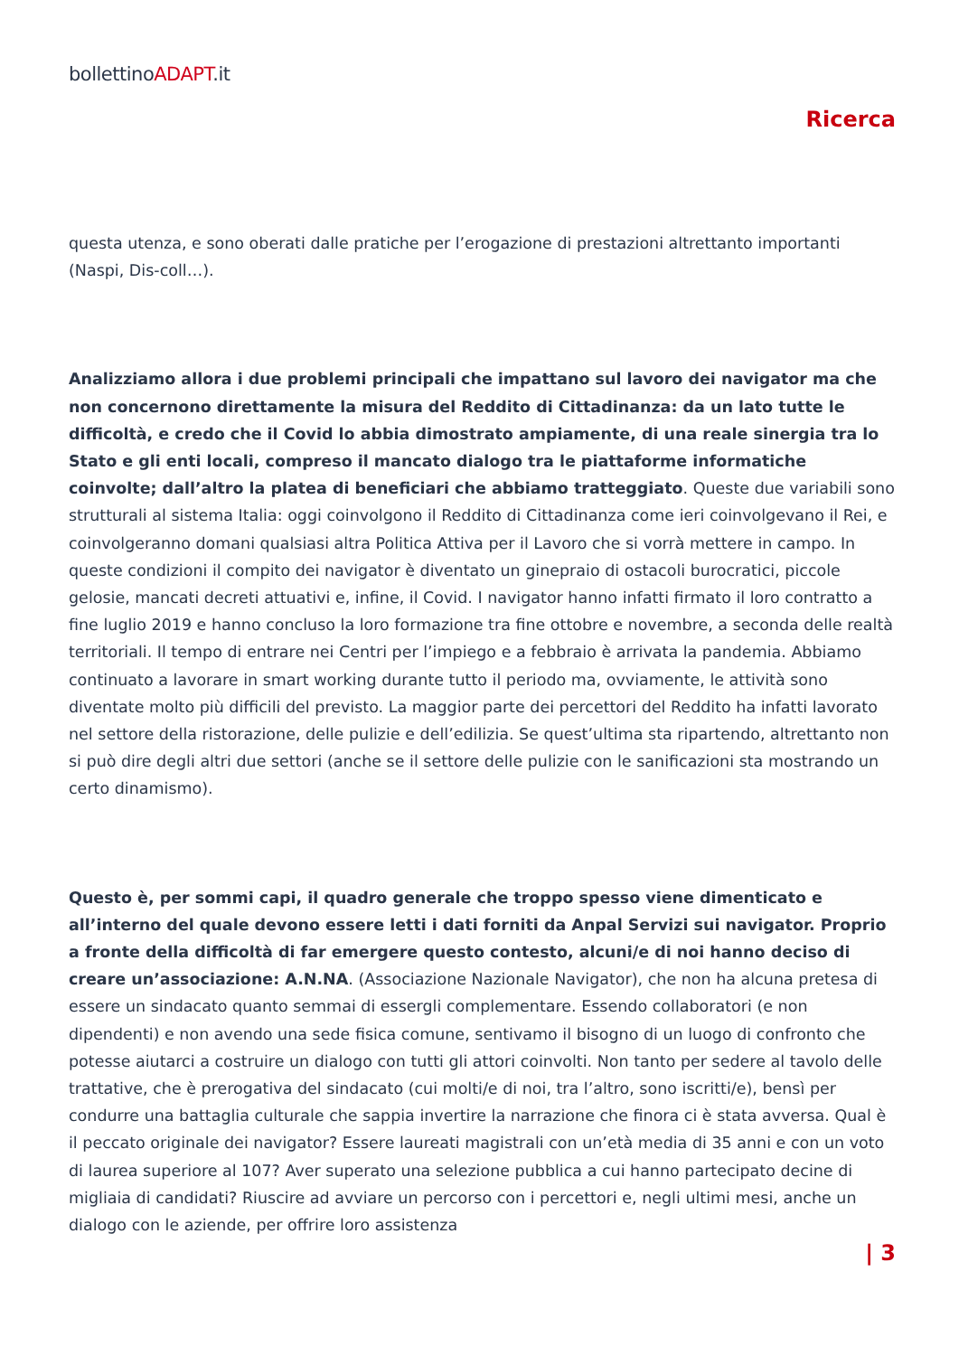bollettinoADAPT.it
Ricerca
questa utenza, e sono oberati dalle pratiche per l’erogazione di prestazioni altrettanto importanti (Naspi, Dis-coll…).
Analizziamo allora i due problemi principali che impattano sul lavoro dei navigator ma che non concernono direttamente la misura del Reddito di Cittadinanza: da un lato tutte le difficoltà, e credo che il Covid lo abbia dimostrato ampiamente, di una reale sinergia tra lo Stato e gli enti locali, compreso il mancato dialogo tra le piattaforme informatiche coinvolte; dall’altro la platea di beneficiari che abbiamo tratteggiato. Queste due variabili sono strutturali al sistema Italia: oggi coinvolgono il Reddito di Cittadinanza come ieri coinvolgevano il Rei, e coinvolgeranno domani qualsiasi altra Politica Attiva per il Lavoro che si vorrà mettere in campo. In queste condizioni il compito dei navigator è diventato un ginepraio di ostacoli burocratici, piccole gelosie, mancati decreti attuativi e, infine, il Covid. I navigator hanno infatti firmato il loro contratto a fine luglio 2019 e hanno concluso la loro formazione tra fine ottobre e novembre, a seconda delle realtà territoriali. Il tempo di entrare nei Centri per l’impiego e a febbraio è arrivata la pandemia. Abbiamo continuato a lavorare in smart working durante tutto il periodo ma, ovviamente, le attività sono diventate molto più difficili del previsto. La maggior parte dei percettori del Reddito ha infatti lavorato nel settore della ristorazione, delle pulizie e dell’edilizia. Se quest’ultima sta ripartendo, altrettanto non si può dire degli altri due settori (anche se il settore delle pulizie con le sanificazioni sta mostrando un certo dinamismo).
Questo è, per sommi capi, il quadro generale che troppo spesso viene dimenticato e all’interno del quale devono essere letti i dati forniti da Anpal Servizi sui navigator. Proprio a fronte della difficoltà di far emergere questo contesto, alcuni/e di noi hanno deciso di creare un’associazione: A.N.NA. (Associazione Nazionale Navigator), che non ha alcuna pretesa di essere un sindacato quanto semmai di essergli complementare. Essendo collaboratori (e non dipendenti) e non avendo una sede fisica comune, sentivamo il bisogno di un luogo di confronto che potesse aiutarci a costruire un dialogo con tutti gli attori coinvolti. Non tanto per sedere al tavolo delle trattative, che è prerogativa del sindacato (cui molti/e di noi, tra l’altro, sono iscritti/e), bensì per condurre una battaglia culturale che sappia invertire la narrazione che finora ci è stata avversa. Qual è il peccato originale dei navigator? Essere laureati magistrali con un’età media di 35 anni e con un voto di laurea superiore al 107? Aver superato una selezione pubblica a cui hanno partecipato decine di migliaia di candidati? Riuscire ad avviare un percorso con i percettori e, negli ultimi mesi, anche un dialogo con le aziende, per offrire loro assistenza
| 3